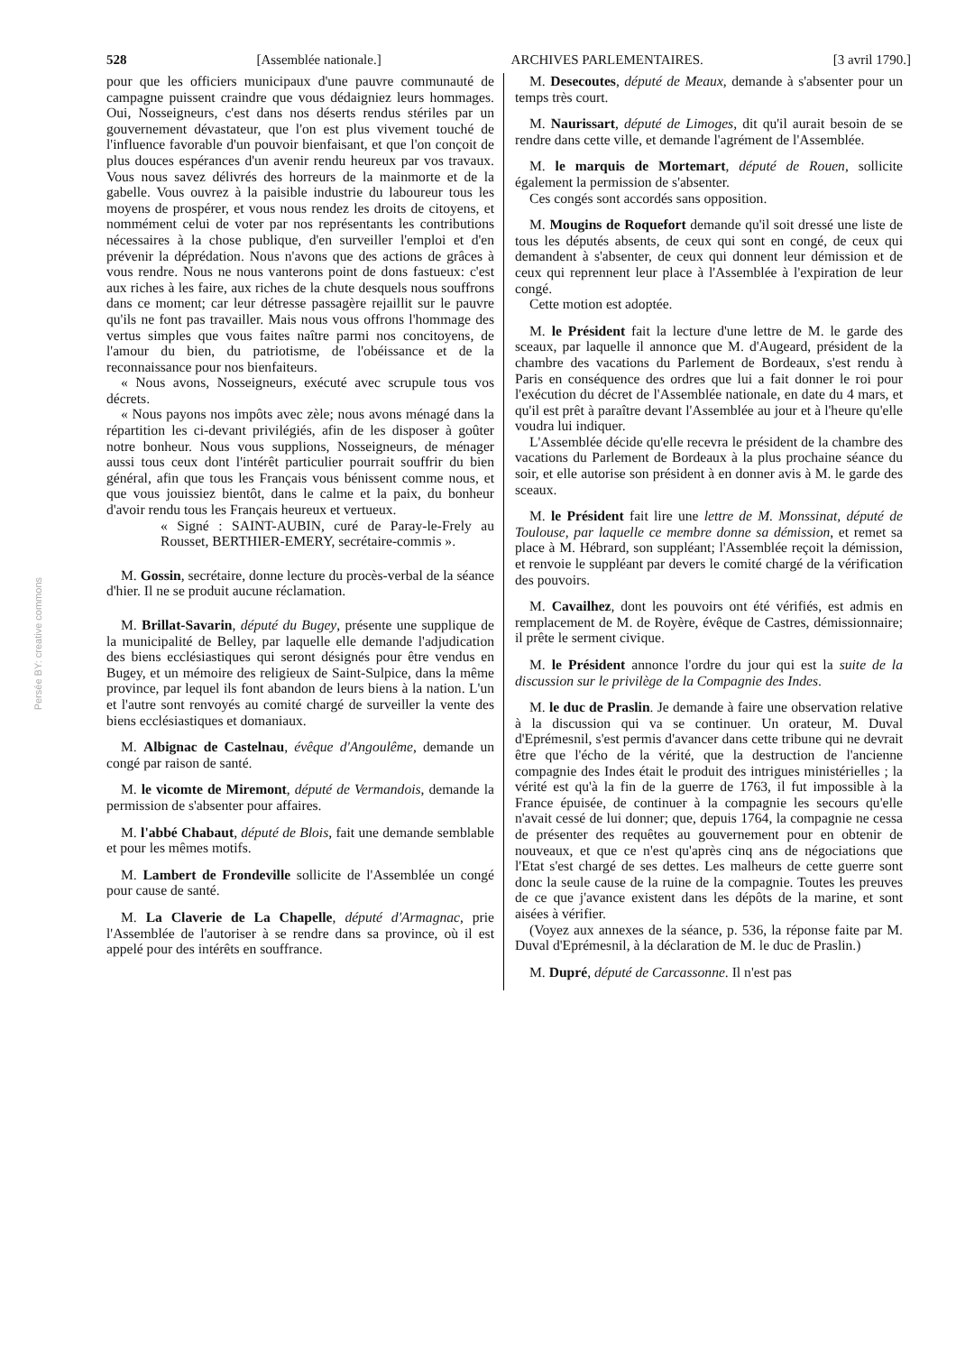528 [Assemblée nationale.] ARCHIVES PARLEMENTAIRES. [3 avril 1790.]
pour que les officiers municipaux d'une pauvre communauté de campagne puissent craindre que vous dédaigniez leurs hommages. Oui, Nosseigneurs, c'est dans nos déserts rendus stériles par un gouvernement dévastateur, que l'on est plus vivement touché de l'influence favorable d'un pouvoir bienfaisant, et que l'on conçoit de plus douces espérances d'un avenir rendu heureux par vos travaux. Vous nous savez délivrés des horreurs de la mainmorte et de la gabelle. Vous ouvrez à la paisible industrie du laboureur tous les moyens de prospérer, et vous nous rendez les droits de citoyens, et nommément celui de voter par nos représentants les contributions nécessaires à la chose publique, d'en surveiller l'emploi et d'en prévenir la déprédation. Nous n'avons que des actions de grâces à vous rendre. Nous ne nous vanterons point de dons fastueux: c'est aux riches à les faire, aux riches de la chute desquels nous souffrons dans ce moment; car leur détresse passagère rejaillit sur le pauvre qu'ils ne font pas travailler. Mais nous vous offrons l'hommage des vertus simples que vous faites naître parmi nos concitoyens, de l'amour du bien, du patriotisme, de l'obéissance et de la reconnaissance pour nos bienfaiteurs.
« Nous avons, Nosseigneurs, exécuté avec scrupule tous vos décrets.
« Nous payons nos impôts avec zèle; nous avons ménagé dans la répartition les ci-devant privilégiés, afin de les disposer à goûter notre bonheur. Nous vous supplions, Nosseigneurs, de ménager aussi tous ceux dont l'intérêt particulier pourrait souffrir du bien général, afin que tous les Français vous bénissent comme nous, et que vous jouissiez bientôt, dans le calme et la paix, du bonheur d'avoir rendu tous les Français heureux et vertueux.
« Signé : SAINT-AUBIN, curé de Paray-le-Frely au Rousset, BERTHIER-EMERY, secrétaire-commis ».
M. Gossin, secrétaire, donne lecture du procès-verbal de la séance d'hier. Il ne se produit aucune réclamation.
M. Brillat-Savarin, député du Bugey, présente une supplique de la municipalité de Belley, par laquelle elle demande l'adjudication des biens ecclésiastiques qui seront désignés pour être vendus en Bugey, et un mémoire des religieux de Saint-Sulpice, dans la même province, par lequel ils font abandon de leurs biens à la nation. L'un et l'autre sont renvoyés au comité chargé de surveiller la vente des biens ecclésiastiques et domaniaux.
M. Albignac de Castelnau, évêque d'Angoulême, demande un congé par raison de santé.
M. le vicomte de Miremont, député de Vermandois, demande la permission de s'absenter pour affaires.
M. l'abbé Chabaut, député de Blois, fait une demande semblable et pour les mêmes motifs.
M. Lambert de Frondeville sollicite de l'Assemblée un congé pour cause de santé.
M. La Claverie de La Chapelle, député d'Armagnac, prie l'Assemblée de l'autoriser à se rendre dans sa province, où il est appelé pour des intérêts en souffrance.
M. Desecoutes, député de Meaux, demande à s'absenter pour un temps très court.
M. Naurissart, député de Limoges, dit qu'il aurait besoin de se rendre dans cette ville, et demande l'agrément de l'Assemblée.
M. le marquis de Mortemart, député de Rouen, sollicite également la permission de s'absenter.
Ces congés sont accordés sans opposition.
M. Mougins de Roquefort demande qu'il soit dressé une liste de tous les députés absents, de ceux qui sont en congé, de ceux qui demandent à s'absenter, de ceux qui donnent leur démission et de ceux qui reprennent leur place à l'Assemblée à l'expiration de leur congé.
Cette motion est adoptée.
M. le Président fait la lecture d'une lettre de M. le garde des sceaux, par laquelle il annonce que M. d'Augeard, président de la chambre des vacations du Parlement de Bordeaux, s'est rendu à Paris en conséquence des ordres que lui a fait donner le roi pour l'exécution du décret de l'Assemblée nationale, en date du 4 mars, et qu'il est prêt à paraître devant l'Assemblée au jour et à l'heure qu'elle voudra lui indiquer.
L'Assemblée décide qu'elle recevra le président de la chambre des vacations du Parlement de Bordeaux à la plus prochaine séance du soir, et elle autorise son président à en donner avis à M. le garde des sceaux.
M. le Président fait lire une lettre de M. Monssinat, député de Toulouse, par laquelle ce membre donne sa démission, et remet sa place à M. Hébrard, son suppléant; l'Assemblée reçoit la démission, et renvoie le suppléant par devers le comité chargé de la vérification des pouvoirs.
M. Cavailhez, dont les pouvoirs ont été vérifiés, est admis en remplacement de M. de Royère, évêque de Castres, démissionnaire; il prête le serment civique.
M. le Président annonce l'ordre du jour qui est la suite de la discussion sur le privilège de la Compagnie des Indes.
M. le duc de Praslin. Je demande à faire une observation relative à la discussion qui va se continuer. Un orateur, M. Duval d'Eprémesnil, s'est permis d'avancer dans cette tribune qui ne devrait être que l'écho de la vérité, que la destruction de l'ancienne compagnie des Indes était le produit des intrigues ministérielles ; la vérité est qu'à la fin de la guerre de 1763, il fut impossible à la France épuisée, de continuer à la compagnie les secours qu'elle n'avait cessé de lui donner; que, depuis 1764, la compagnie ne cessa de présenter des requêtes au gouvernement pour en obtenir de nouveaux, et que ce n'est qu'après cinq ans de négociations que l'Etat s'est chargé de ses dettes. Les malheurs de cette guerre sont donc la seule cause de la ruine de la compagnie. Toutes les preuves de ce que j'avance existent dans les dépôts de la marine, et sont aisées à vérifier.
(Voyez aux annexes de la séance, p. 536, la réponse faite par M. Duval d'Eprémesnil, à la déclaration de M. le duc de Praslin.)
M. Dupré, député de Carcassonne. Il n'est pas
Persée BY: creative commons